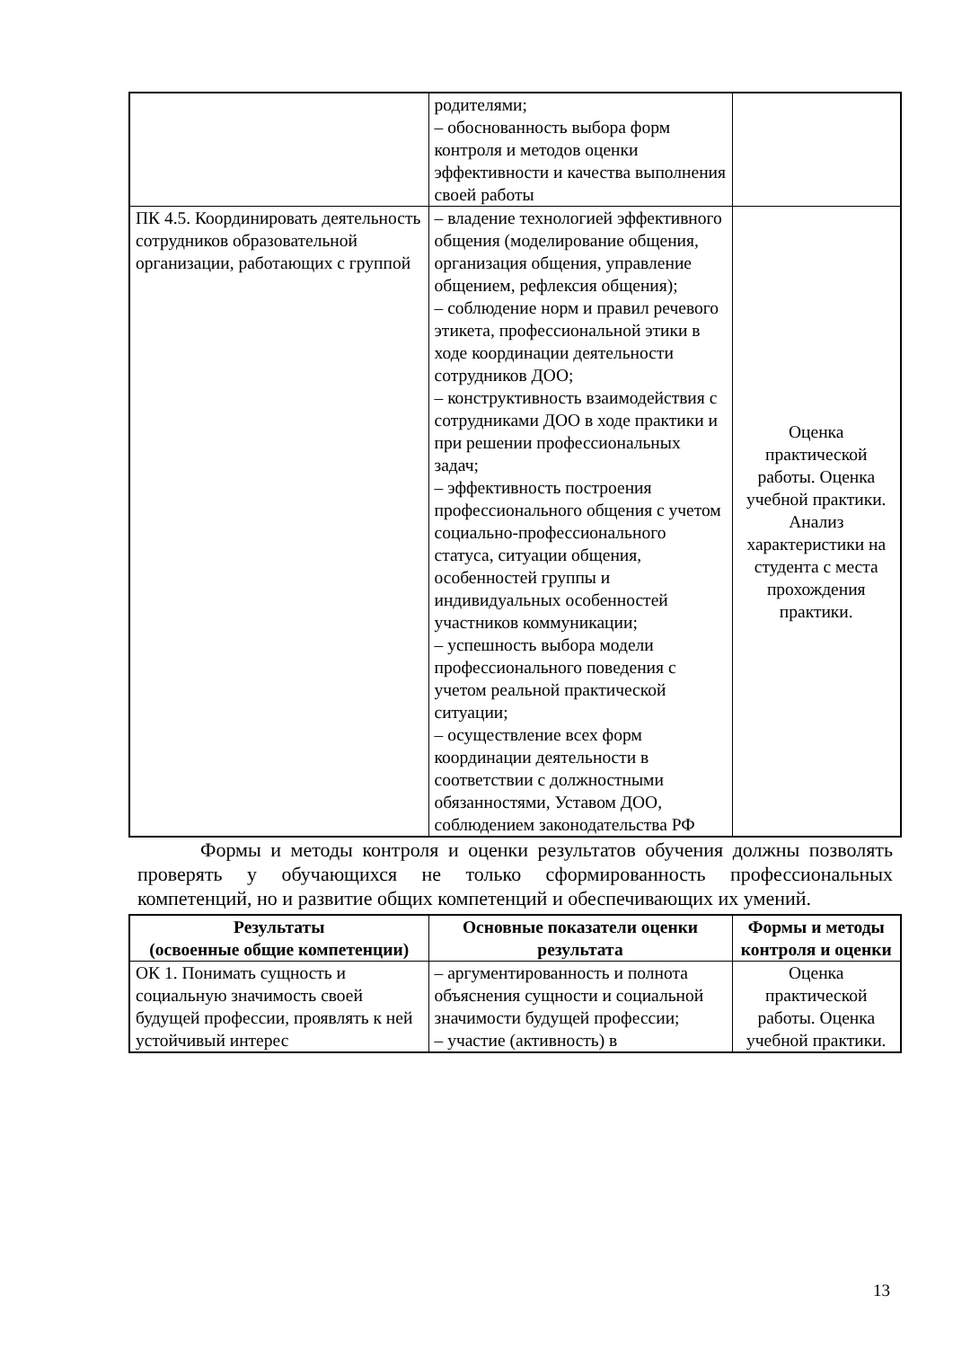| | родителями; – обоснованность выбора форм контроля и методов оценки эффективности и качества выполнения своей работы | |
| ПК 4.5. Координировать деятельность сотрудников образовательной организации, работающих с группой | – владение технологией эффективного общения (моделирование общения, организация общения, управление общением, рефлексия общения); – соблюдение норм и правил речевого этикета, профессиональной этики в ходе координации деятельности сотрудников ДОО; – конструктивность взаимодействия с сотрудниками ДОО в ходе практики и при решении профессиональных задач; – эффективность построения профессионального общения с учетом социально-профессионального статуса, ситуации общения, особенностей группы и индивидуальных особенностей участников коммуникации; – успешность выбора модели профессионального поведения с учетом реальной практической ситуации; – осуществление всех форм координации деятельности в соответствии с должностными обязанностями, Уставом ДОО, соблюдением законодательства РФ | Оценка практической работы. Оценка учебной практики. Анализ характеристики на студента с места прохождения практики. |
Формы и методы контроля и оценки результатов обучения должны позволять проверять у обучающихся не только сформированность профессиональных компетенций, но и развитие общих компетенций и обеспечивающих их умений.
| Результаты (освоенные общие компетенции) | Основные показатели оценки результата | Формы и методы контроля и оценки |
| --- | --- | --- |
| ОК 1. Понимать сущность и социальную значимость своей будущей профессии, проявлять к ней устойчивый интерес | – аргументированность и полнота объяснения сущности и социальной значимости будущей профессии; – участие (активность) в | Оценка практической работы. Оценка учебной практики. |
13